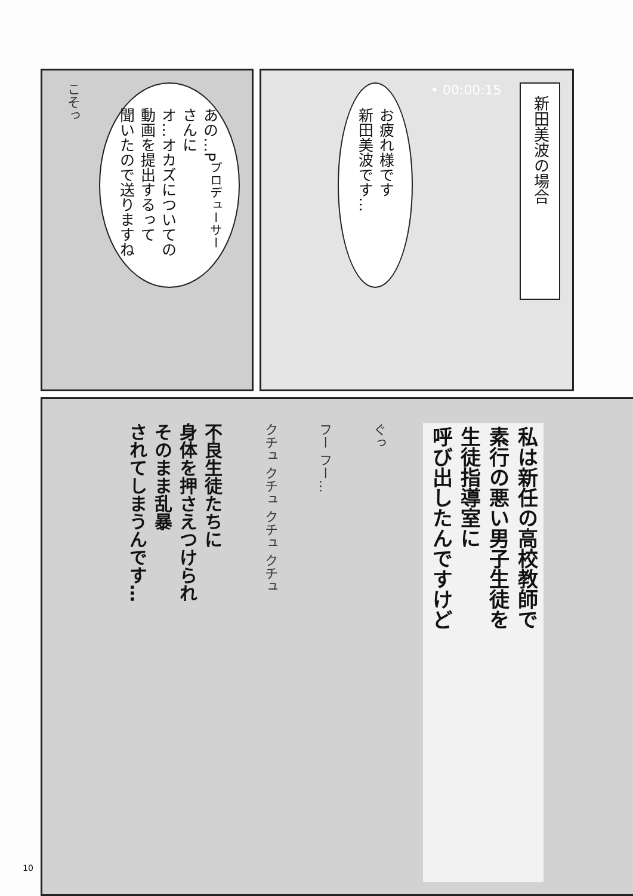新田美波の場合
• 00:00:15
お疲れ様です
新田美波です…
あの…P<sup>プロデューサー</sup>さんに
オ…オカズについての
動画を提出するって
聞いたので送りますね
こそっ
私は新任の高校教師で
素行の悪い男子生徒を
生徒指導室に
呼び出したんですけど
ぐっ
フー フー…
クチュ クチュ クチュ クチュ
不良生徒たちに
身体を押さえつけられ
そのまま乱暴
されてしまうんです…
10